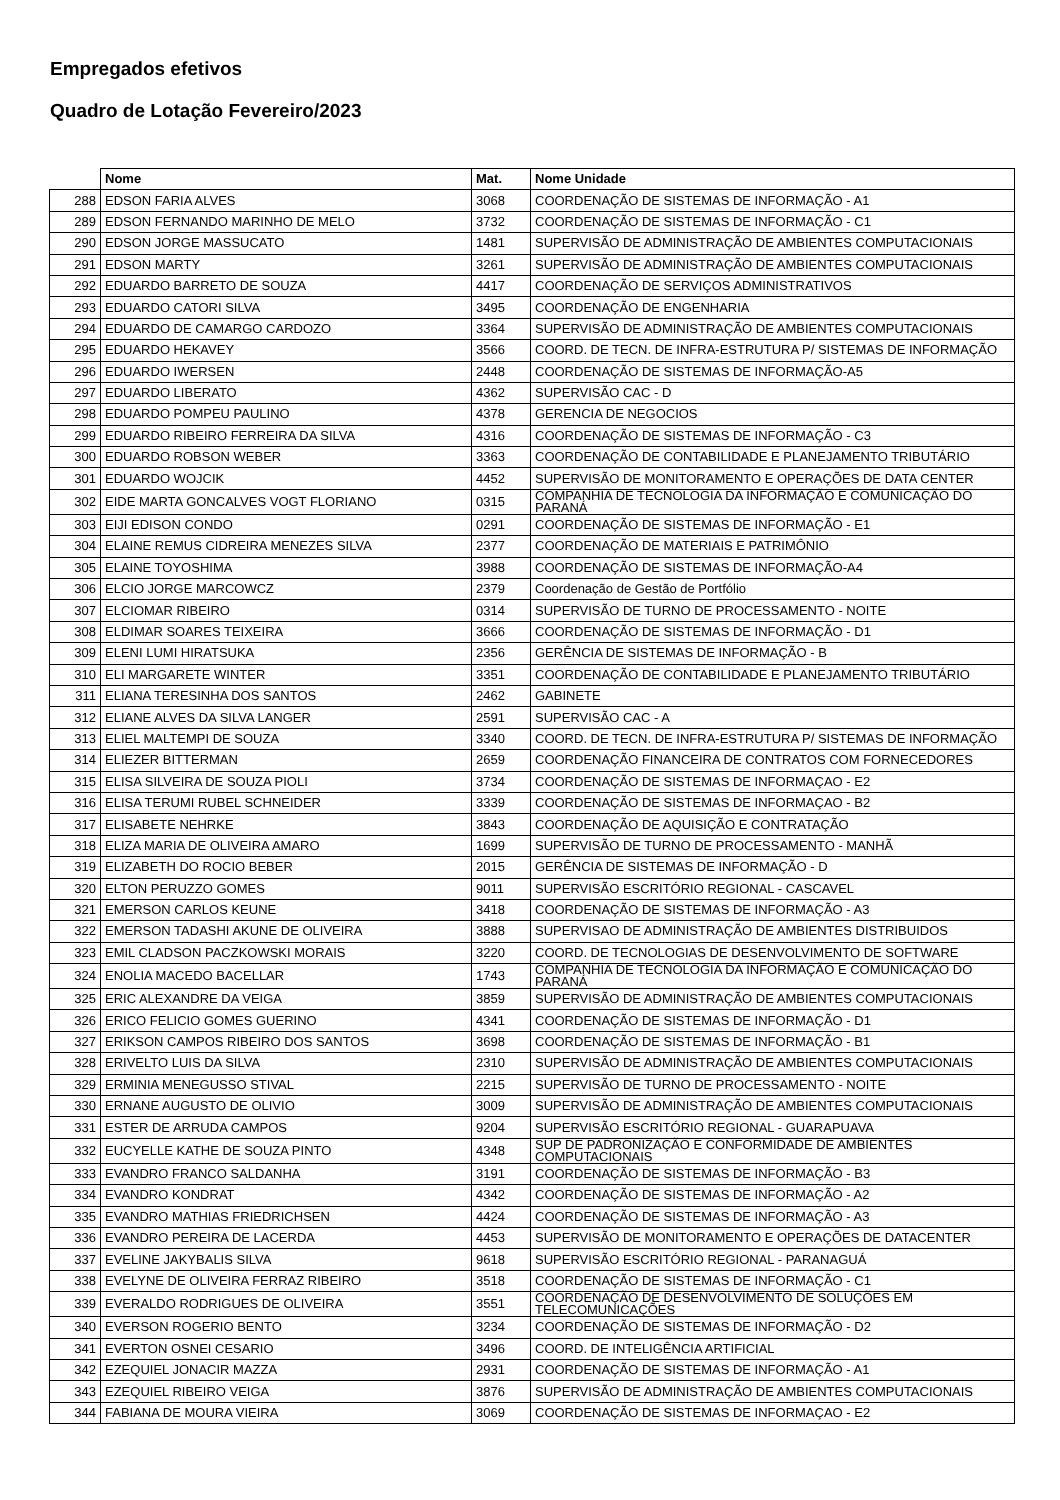Empregados efetivos
Quadro de Lotação Fevereiro/2023
| | Nome | Mat. | Nome Unidade |
| --- | --- | --- | --- |
| 288 | EDSON FARIA ALVES | 3068 | COORDENAÇÃO DE SISTEMAS DE INFORMAÇÃO - A1 |
| 289 | EDSON FERNANDO MARINHO DE MELO | 3732 | COORDENAÇÃO DE SISTEMAS DE INFORMAÇÃO - C1 |
| 290 | EDSON JORGE MASSUCATO | 1481 | SUPERVISÃO DE ADMINISTRAÇÃO DE AMBIENTES COMPUTACIONAIS |
| 291 | EDSON MARTY | 3261 | SUPERVISÃO DE ADMINISTRAÇÃO DE AMBIENTES COMPUTACIONAIS |
| 292 | EDUARDO BARRETO DE SOUZA | 4417 | COORDENAÇÃO DE SERVIÇOS ADMINISTRATIVOS |
| 293 | EDUARDO CATORI SILVA | 3495 | COORDENAÇÃO DE ENGENHARIA |
| 294 | EDUARDO DE CAMARGO CARDOZO | 3364 | SUPERVISÃO DE ADMINISTRAÇÃO DE AMBIENTES COMPUTACIONAIS |
| 295 | EDUARDO HEKAVEY | 3566 | COORD. DE TECN. DE INFRA-ESTRUTURA P/ SISTEMAS DE INFORMAÇÃO |
| 296 | EDUARDO IWERSEN | 2448 | COORDENAÇÃO DE SISTEMAS DE INFORMAÇÃO-A5 |
| 297 | EDUARDO LIBERATO | 4362 | SUPERVISÃO CAC - D |
| 298 | EDUARDO POMPEU PAULINO | 4378 | GERENCIA DE NEGOCIOS |
| 299 | EDUARDO RIBEIRO FERREIRA DA SILVA | 4316 | COORDENAÇÃO DE SISTEMAS DE INFORMAÇÃO - C3 |
| 300 | EDUARDO ROBSON WEBER | 3363 | COORDENAÇÃO DE CONTABILIDADE E PLANEJAMENTO TRIBUTÁRIO |
| 301 | EDUARDO WOJCIK | 4452 | SUPERVISÃO DE MONITORAMENTO E OPERAÇÕES DE DATA CENTER |
| 302 | EIDE MARTA GONCALVES VOGT FLORIANO | 0315 | COMPANHIA DE TECNOLOGIA DA INFORMAÇÃO E COMUNICAÇÃO DO PARANÁ |
| 303 | EIJI EDISON CONDO | 0291 | COORDENAÇÃO DE SISTEMAS DE INFORMAÇÃO - E1 |
| 304 | ELAINE REMUS CIDREIRA MENEZES SILVA | 2377 | COORDENAÇÃO DE MATERIAIS E PATRIMÔNIO |
| 305 | ELAINE TOYOSHIMA | 3988 | COORDENAÇÃO DE SISTEMAS DE INFORMAÇÃO-A4 |
| 306 | ELCIO JORGE MARCOWCZ | 2379 | Coordenação de Gestão de Portfólio |
| 307 | ELCIOMAR RIBEIRO | 0314 | SUPERVISÃO DE TURNO DE PROCESSAMENTO - NOITE |
| 308 | ELDIMAR SOARES TEIXEIRA | 3666 | COORDENAÇÃO DE SISTEMAS DE INFORMAÇÃO - D1 |
| 309 | ELENI LUMI HIRATSUKA | 2356 | GERÊNCIA DE SISTEMAS DE INFORMAÇÃO - B |
| 310 | ELI MARGARETE WINTER | 3351 | COORDENAÇÃO DE CONTABILIDADE E PLANEJAMENTO TRIBUTÁRIO |
| 311 | ELIANA TERESINHA DOS SANTOS | 2462 | GABINETE |
| 312 | ELIANE ALVES DA SILVA LANGER | 2591 | SUPERVISÃO CAC - A |
| 313 | ELIEL MALTEMPI DE SOUZA | 3340 | COORD. DE TECN. DE INFRA-ESTRUTURA P/ SISTEMAS DE INFORMAÇÃO |
| 314 | ELIEZER BITTERMAN | 2659 | COORDENAÇÃO FINANCEIRA DE CONTRATOS COM FORNECEDORES |
| 315 | ELISA SILVEIRA DE SOUZA PIOLI | 3734 | COORDENAÇÃO DE SISTEMAS DE INFORMAÇAO - E2 |
| 316 | ELISA TERUMI RUBEL SCHNEIDER | 3339 | COORDENAÇÃO DE SISTEMAS DE INFORMAÇAO - B2 |
| 317 | ELISABETE NEHRKE | 3843 | COORDENAÇÃO DE AQUISIÇÃO E CONTRATAÇÃO |
| 318 | ELIZA MARIA DE OLIVEIRA AMARO | 1699 | SUPERVISÃO DE TURNO DE PROCESSAMENTO - MANHÃ |
| 319 | ELIZABETH DO ROCIO BEBER | 2015 | GERÊNCIA DE SISTEMAS DE INFORMAÇÃO - D |
| 320 | ELTON PERUZZO GOMES | 9011 | SUPERVISÃO ESCRITÓRIO REGIONAL - CASCAVEL |
| 321 | EMERSON CARLOS KEUNE | 3418 | COORDENAÇÃO DE SISTEMAS DE INFORMAÇÃO - A3 |
| 322 | EMERSON TADASHI AKUNE DE OLIVEIRA | 3888 | SUPERVISAO DE ADMINISTRAÇÃO DE AMBIENTES DISTRIBUIDOS |
| 323 | EMIL CLADSON PACZKOWSKI MORAIS | 3220 | COORD. DE TECNOLOGIAS DE DESENVOLVIMENTO DE SOFTWARE |
| 324 | ENOLIA MACEDO BACELLAR | 1743 | COMPANHIA DE TECNOLOGIA DA INFORMAÇÃO E COMUNICAÇÃO DO PARANÁ |
| 325 | ERIC ALEXANDRE DA VEIGA | 3859 | SUPERVISÃO DE ADMINISTRAÇÃO DE AMBIENTES COMPUTACIONAIS |
| 326 | ERICO FELICIO GOMES GUERINO | 4341 | COORDENAÇÃO DE SISTEMAS DE INFORMAÇÃO - D1 |
| 327 | ERIKSON CAMPOS RIBEIRO DOS SANTOS | 3698 | COORDENAÇÃO DE SISTEMAS DE INFORMAÇÃO - B1 |
| 328 | ERIVELTO LUIS DA SILVA | 2310 | SUPERVISÃO DE ADMINISTRAÇÃO DE AMBIENTES COMPUTACIONAIS |
| 329 | ERMINIA MENEGUSSO STIVAL | 2215 | SUPERVISÃO DE TURNO DE PROCESSAMENTO - NOITE |
| 330 | ERNANE AUGUSTO DE OLIVIO | 3009 | SUPERVISÃO DE ADMINISTRAÇÃO DE AMBIENTES COMPUTACIONAIS |
| 331 | ESTER DE ARRUDA CAMPOS | 9204 | SUPERVISÃO ESCRITÓRIO REGIONAL - GUARAPUAVA |
| 332 | EUCYELLE KATHE DE SOUZA PINTO | 4348 | SUP DE PADRONIZAÇÃO E CONFORMIDADE DE AMBIENTES COMPUTACIONAIS |
| 333 | EVANDRO FRANCO SALDANHA | 3191 | COORDENAÇÃO DE SISTEMAS DE INFORMAÇÃO - B3 |
| 334 | EVANDRO KONDRAT | 4342 | COORDENAÇÃO DE SISTEMAS DE INFORMAÇÃO - A2 |
| 335 | EVANDRO MATHIAS FRIEDRICHSEN | 4424 | COORDENAÇÃO DE SISTEMAS DE INFORMAÇÃO - A3 |
| 336 | EVANDRO PEREIRA DE LACERDA | 4453 | SUPERVISÃO DE MONITORAMENTO E OPERAÇÕES DE DATACENTER |
| 337 | EVELINE JAKYBALIS SILVA | 9618 | SUPERVISÃO ESCRITÓRIO REGIONAL - PARANAGUÁ |
| 338 | EVELYNE DE OLIVEIRA FERRAZ RIBEIRO | 3518 | COORDENAÇÃO DE SISTEMAS DE INFORMAÇÃO - C1 |
| 339 | EVERALDO RODRIGUES DE OLIVEIRA | 3551 | COORDENAÇÃO DE DESENVOLVIMENTO DE SOLUÇÕES EM TELECOMUNICAÇÕES |
| 340 | EVERSON ROGERIO BENTO | 3234 | COORDENAÇÃO DE SISTEMAS DE INFORMAÇÃO - D2 |
| 341 | EVERTON OSNEI CESARIO | 3496 | COORD. DE INTELIGÊNCIA ARTIFICIAL |
| 342 | EZEQUIEL JONACIR MAZZA | 2931 | COORDENAÇÃO DE SISTEMAS DE INFORMAÇÃO - A1 |
| 343 | EZEQUIEL RIBEIRO VEIGA | 3876 | SUPERVISÃO DE ADMINISTRAÇÃO DE AMBIENTES COMPUTACIONAIS |
| 344 | FABIANA DE MOURA VIEIRA | 3069 | COORDENAÇÃO DE SISTEMAS DE INFORMAÇAO - E2 |